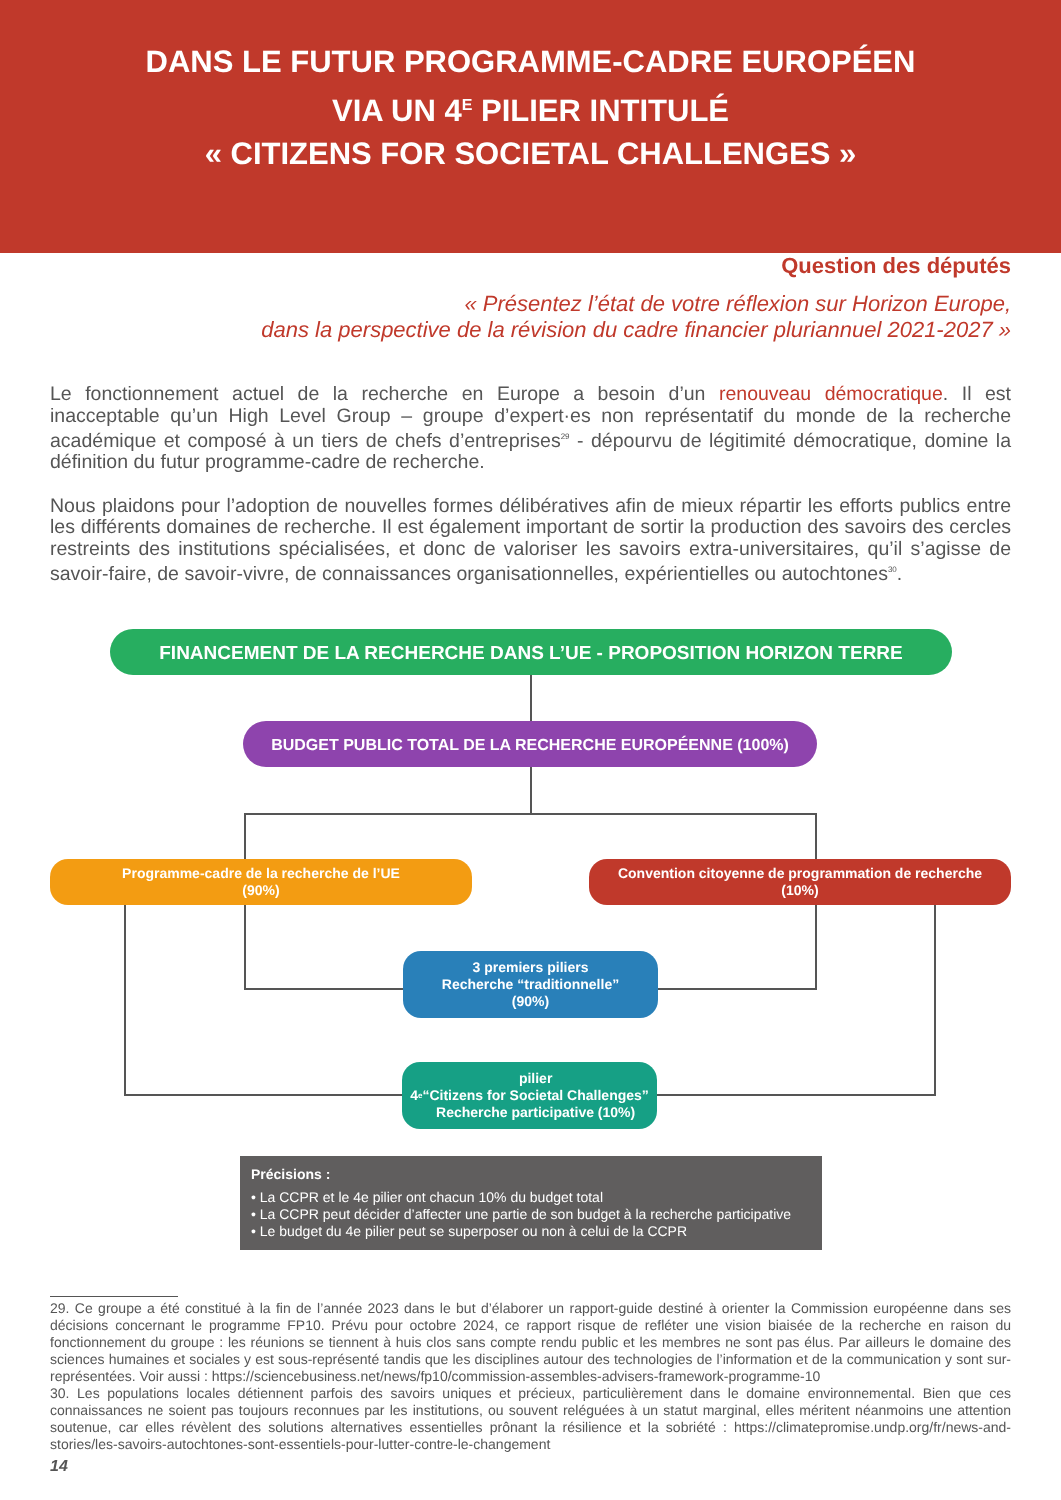DANS LE FUTUR PROGRAMME-CADRE EUROPÉEN
VIA UN 4<sup>E</sup> PILIER INTITULÉ
« CITIZENS FOR SOCIETAL CHALLENGES »
Question des députés
« Présentez l’état de votre réflexion sur Horizon Europe,
dans la perspective de la révision du cadre financier pluriannuel 2021-2027 »
Le fonctionnement actuel de la recherche en Europe a besoin d’un renouveau démocratique. Il est inacceptable qu’un High Level Group – groupe d’expert·es non représentatif du monde de la recherche académique et composé à un tiers de chefs d’entreprises<sup>29</sup> - dépourvu de légitimité démocratique, domine la définition du futur programme-cadre de recherche.
Nous plaidons pour l’adoption de nouvelles formes délibératives afin de mieux répartir les efforts publics entre les différents domaines de recherche. Il est également important de sortir la production des savoirs des cercles restreints des institutions spécialisées, et donc de valoriser les savoirs extra-universitaires, qu’il s’agisse de savoir-faire, de savoir-vivre, de connaissances organisationnelles, expérientielles ou autochtones<sup>30</sup>.
FINANCEMENT DE LA RECHERCHE DANS L’UE - PROPOSITION HORIZON TERRE
BUDGET PUBLIC TOTAL DE LA RECHERCHE EUROPÉENNE (100%)
Programme-cadre de la recherche de l’UE
(90%)
Convention citoyenne de programmation de recherche
(10%)
3 premiers piliers
Recherche “traditionnelle”
(90%)
4<sup>e</sup> pilier
“Citizens for Societal Challenges”
Recherche participative (10%)
Précisions :
• La CCPR et le 4e pilier ont chacun 10% du budget total
• La CCPR peut décider d’affecter une partie de son budget à la recherche participative
• Le budget du 4e pilier peut se superposer ou non à celui de la CCPR
29. Ce groupe a été constitué à la fin de l’année 2023 dans le but d’élaborer un rapport-guide destiné à orienter la Commission européenne dans ses décisions concernant le programme FP10. Prévu pour octobre 2024, ce rapport risque de refléter une vision biaisée de la recherche en raison du fonctionnement du groupe : les réunions se tiennent à huis clos sans compte rendu public et les membres ne sont pas élus. Par ailleurs le domaine des sciences humaines et sociales y est sous-représenté tandis que les disciplines autour des technologies de l’information et de la communication y sont sur-représentées. Voir aussi : https://sciencebusiness.net/news/fp10/commission-assembles-advisers-framework-programme-10
30. Les populations locales détiennent parfois des savoirs uniques et précieux, particulièrement dans le domaine environnemental. Bien que ces connaissances ne soient pas toujours reconnues par les institutions, ou souvent reléguées à un statut marginal, elles méritent néanmoins une attention soutenue, car elles révèlent des solutions alternatives essentielles prônant la résilience et la sobriété : https://climatepromise.undp.org/fr/news-and-stories/les-savoirs-autochtones-sont-essentiels-pour-lutter-contre-le-changement
14